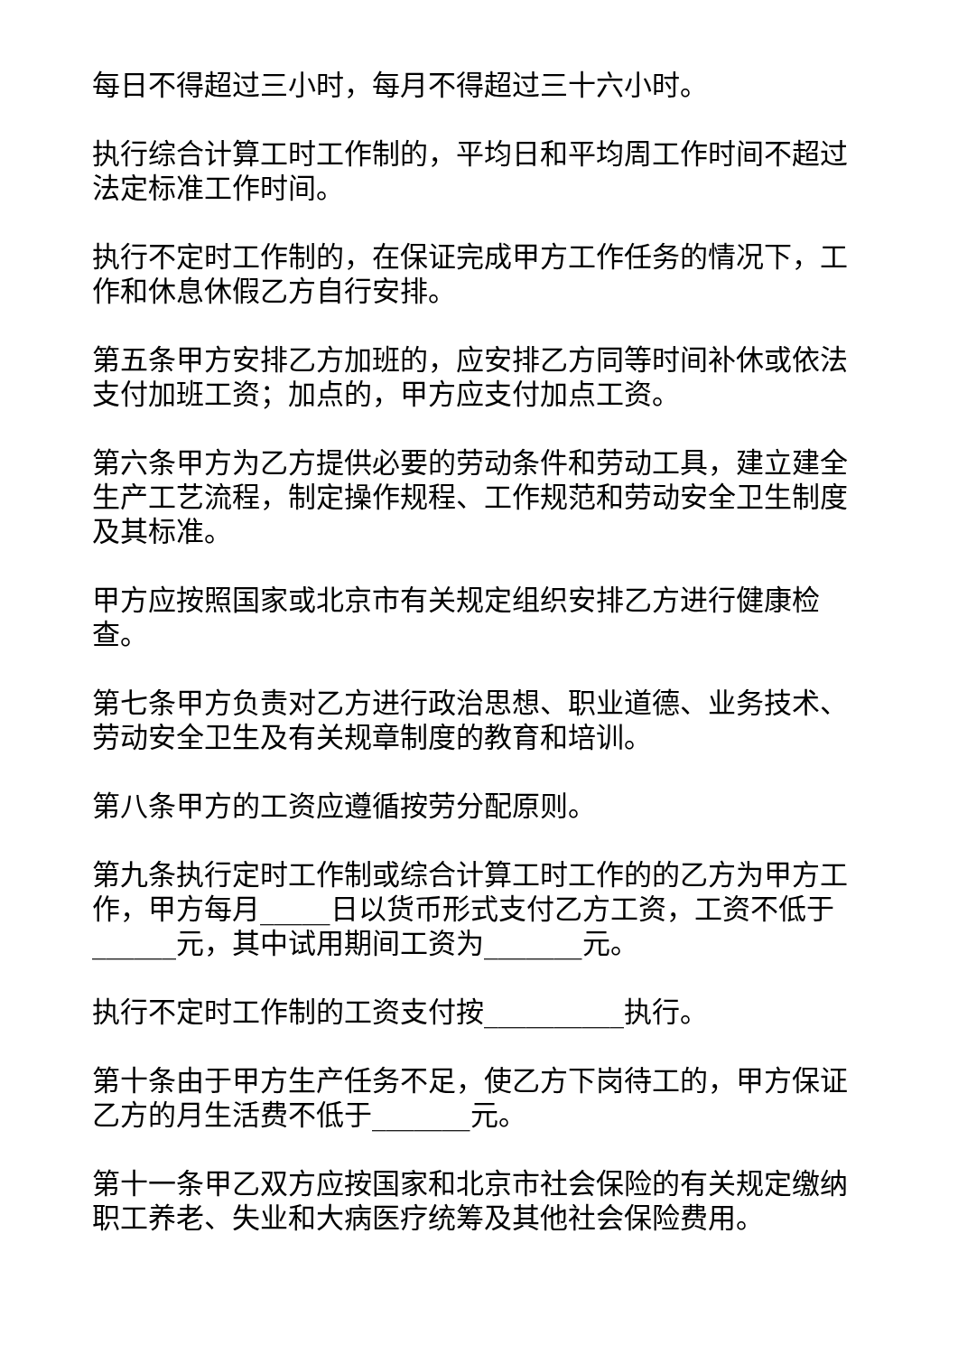每日不得超过三小时，每月不得超过三十六小时。
执行综合计算工时工作制的，平均日和平均周工作时间不超过法定标准工作时间。
执行不定时工作制的，在保证完成甲方工作任务的情况下，工作和休息休假乙方自行安排。
第五条甲方安排乙方加班的，应安排乙方同等时间补休或依法支付加班工资；加点的，甲方应支付加点工资。
第六条甲方为乙方提供必要的劳动条件和劳动工具，建立建全生产工艺流程，制定操作规程、工作规范和劳动安全卫生制度及其标准。
甲方应按照国家或北京市有关规定组织安排乙方进行健康检查。
第七条甲方负责对乙方进行政治思想、职业道德、业务技术、劳动安全卫生及有关规章制度的教育和培训。
第八条甲方的工资应遵循按劳分配原则。
第九条执行定时工作制或综合计算工时工作的的乙方为甲方工作，甲方每月_____日以货币形式支付乙方工资，工资不低于______元，其中试用期间工资为_______元。
执行不定时工作制的工资支付按__________执行。
第十条由于甲方生产任务不足，使乙方下岗待工的，甲方保证乙方的月生活费不低于_______元。
第十一条甲乙双方应按国家和北京市社会保险的有关规定缴纳职工养老、失业和大病医疗统筹及其他社会保险费用。